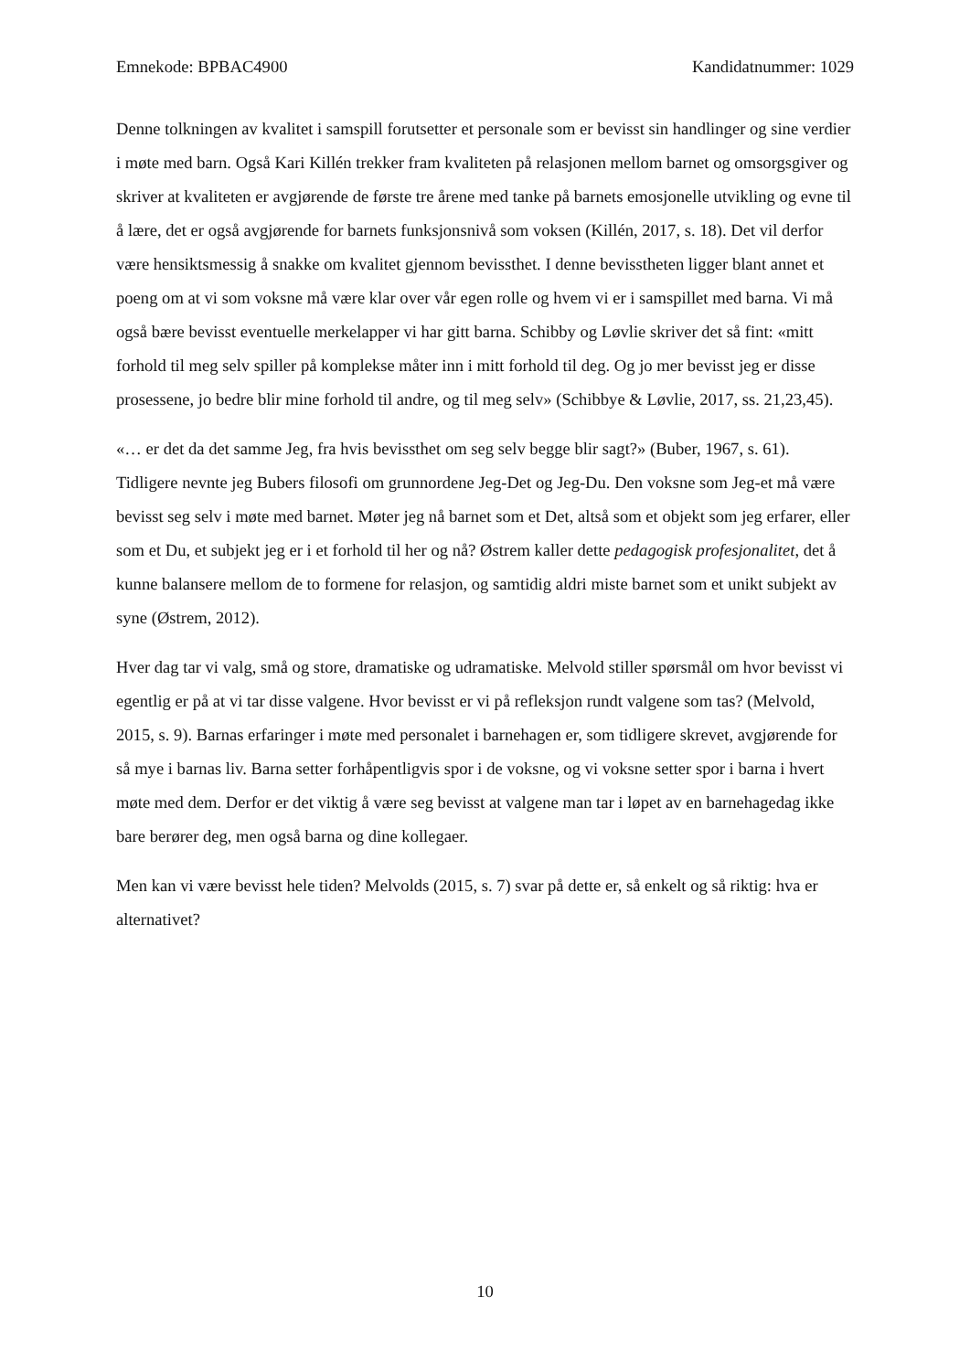Emnekode: BPBAC4900 Kandidatnummer: 1029
Denne tolkningen av kvalitet i samspill forutsetter et personale som er bevisst sin handlinger og sine verdier i møte med barn. Også Kari Killén trekker fram kvaliteten på relasjonen mellom barnet og omsorgsgiver og skriver at kvaliteten er avgjørende de første tre årene med tanke på barnets emosjonelle utvikling og evne til å lære, det er også avgjørende for barnets funksjonsnivå som voksen (Killén, 2017, s. 18). Det vil derfor være hensiktsmessig å snakke om kvalitet gjennom bevissthet. I denne bevisstheten ligger blant annet et poeng om at vi som voksne må være klar over vår egen rolle og hvem vi er i samspillet med barna. Vi må også bære bevisst eventuelle merkelapper vi har gitt barna. Schibby og Løvlie skriver det så fint: «mitt forhold til meg selv spiller på komplekse måter inn i mitt forhold til deg. Og jo mer bevisst jeg er disse prosessene, jo bedre blir mine forhold til andre, og til meg selv» (Schibbye & Løvlie, 2017, ss. 21,23,45).
«… er det da det samme Jeg, fra hvis bevissthet om seg selv begge blir sagt?» (Buber, 1967, s. 61). Tidligere nevnte jeg Bubers filosofi om grunnordene Jeg-Det og Jeg-Du. Den voksne som Jeg-et må være bevisst seg selv i møte med barnet. Møter jeg nå barnet som et Det, altså som et objekt som jeg erfarer, eller som et Du, et subjekt jeg er i et forhold til her og nå? Østrem kaller dette pedagogisk profesjonalitet, det å kunne balansere mellom de to formene for relasjon, og samtidig aldri miste barnet som et unikt subjekt av syne (Østrem, 2012).
Hver dag tar vi valg, små og store, dramatiske og udramatiske. Melvold stiller spørsmål om hvor bevisst vi egentlig er på at vi tar disse valgene. Hvor bevisst er vi på refleksjon rundt valgene som tas? (Melvold, 2015, s. 9). Barnas erfaringer i møte med personalet i barnehagen er, som tidligere skrevet, avgjørende for så mye i barnas liv. Barna setter forhåpentligvis spor i de voksne, og vi voksne setter spor i barna i hvert møte med dem. Derfor er det viktig å være seg bevisst at valgene man tar i løpet av en barnehagedag ikke bare berører deg, men også barna og dine kollegaer.
Men kan vi være bevisst hele tiden? Melvolds (2015, s. 7) svar på dette er, så enkelt og så riktig: hva er alternativet?
10